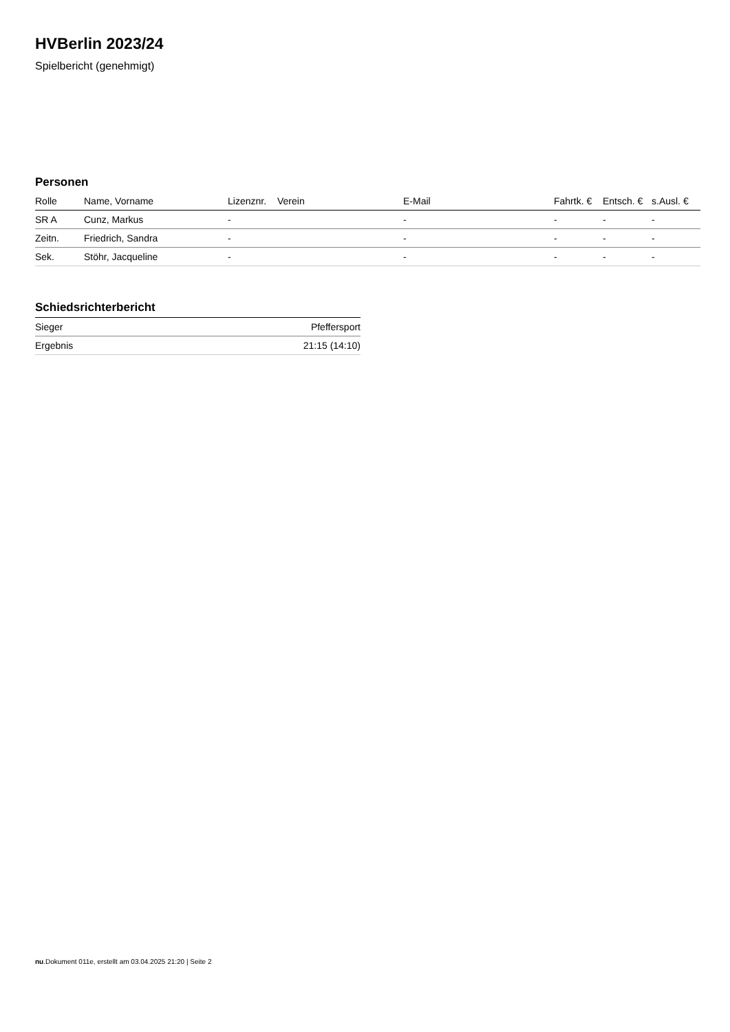HVBerlin 2023/24
Spielbericht (genehmigt)
Personen
| Rolle | Name, Vorname | Lizenznr. | Verein | E-Mail | Fahrtk. € | Entsch. € | s.Ausl. € |
| --- | --- | --- | --- | --- | --- | --- | --- |
| SR A | Cunz, Markus | - | | - | - | - | - |
| Zeitn. | Friedrich, Sandra | - | | - | - | - | - |
| Sek. | Stöhr, Jacqueline | - | | - | - | - | - |
Schiedsrichterbericht
| Sieger | Pfeffersport |
| Ergebnis | 21:15 (14:10) |
nu.Dokument 011e, erstellt am 03.04.2025 21:20 | Seite 2